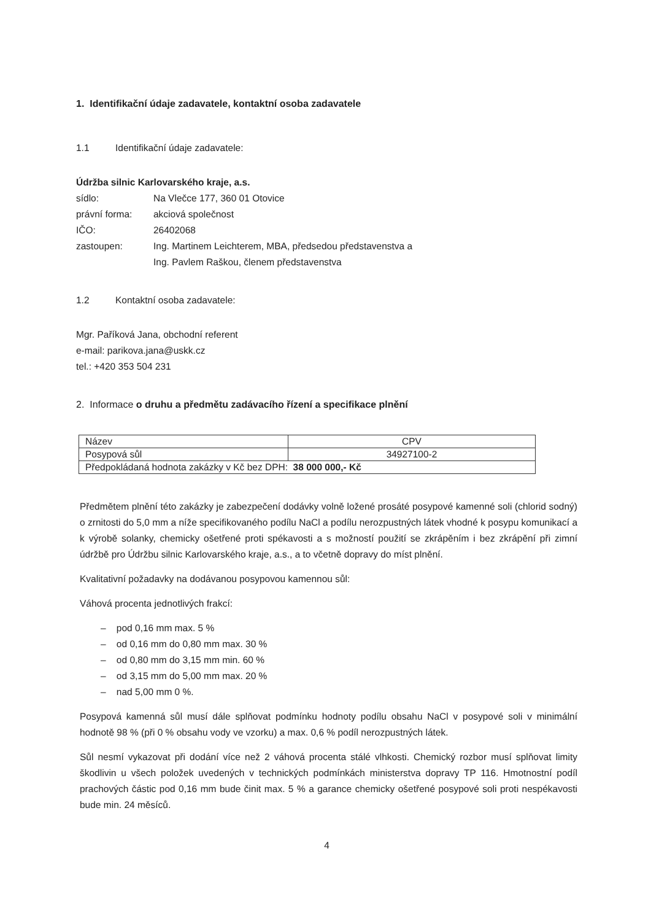1. Identifikační údaje zadavatele, kontaktní osoba zadavatele
1.1 Identifikační údaje zadavatele:
Údržba silnic Karlovarského kraje, a.s.
sídlo:
Na Vlečce 177, 360 01 Otovice
právní forma:
akciová společnost
IČO:
26402068
zastoupen:
Ing. Martinem Leichterem, MBA, předsedou představenstva a
Ing. Pavlem Raškou, členem představenstva
1.2 Kontaktní osoba zadavatele:
Mgr. Paříková Jana, obchodní referent
e-mail: parikova.jana@uskk.cz
tel.: +420 353 504 231
2. Informace o druhu a předmětu zadávacího řízení a specifikace plnění
| Název | CPV |
| Posypová sůl | 34927100-2 |
| Předpokládaná hodnota zakázky v Kč bez DPH: 38 000 000,- Kč | |
Předmětem plnění této zakázky je zabezpečení dodávky volně ložené prosáté posypové kamenné soli (chlorid sodný) o zrnitosti do 5,0 mm a níže specifikovaného podílu NaCl a podílu nerozpustných látek vhodné k posypu komunikací a k výrobě solanky, chemicky ošetřené proti spékavosti a s možností použití se zkrápěním i bez zkrápění při zimní údržbě pro Údržbu silnic Karlovarského kraje, a.s., a to včetně dopravy do míst plnění.
Kvalitativní požadavky na dodávanou posypovou kamennou sůl:
Váhová procenta jednotlivých frakcí:
– pod 0,16 mm max. 5 %
– od 0,16 mm do 0,80 mm max. 30 %
– od 0,80 mm do 3,15 mm min. 60 %
– od 3,15 mm do 5,00 mm max. 20 %
– nad 5,00 mm 0 %.
Posypová kamenná sůl musí dále splňovat podmínku hodnoty podílu obsahu NaCl v posypové soli v minimální hodnotě 98 % (při 0 % obsahu vody ve vzorku) a max. 0,6 % podíl nerozpustných látek.
Sůl nesmí vykazovat při dodání více než 2 váhová procenta stálé vlhkosti. Chemický rozbor musí splňovat limity škodlivin u všech položek uvedených v technických podmínkách ministerstva dopravy TP 116. Hmotnostní podíl prachových částic pod 0,16 mm bude činit max. 5 % a garance chemicky ošetřené posypové soli proti nespékavosti bude min. 24 měsíců.
4